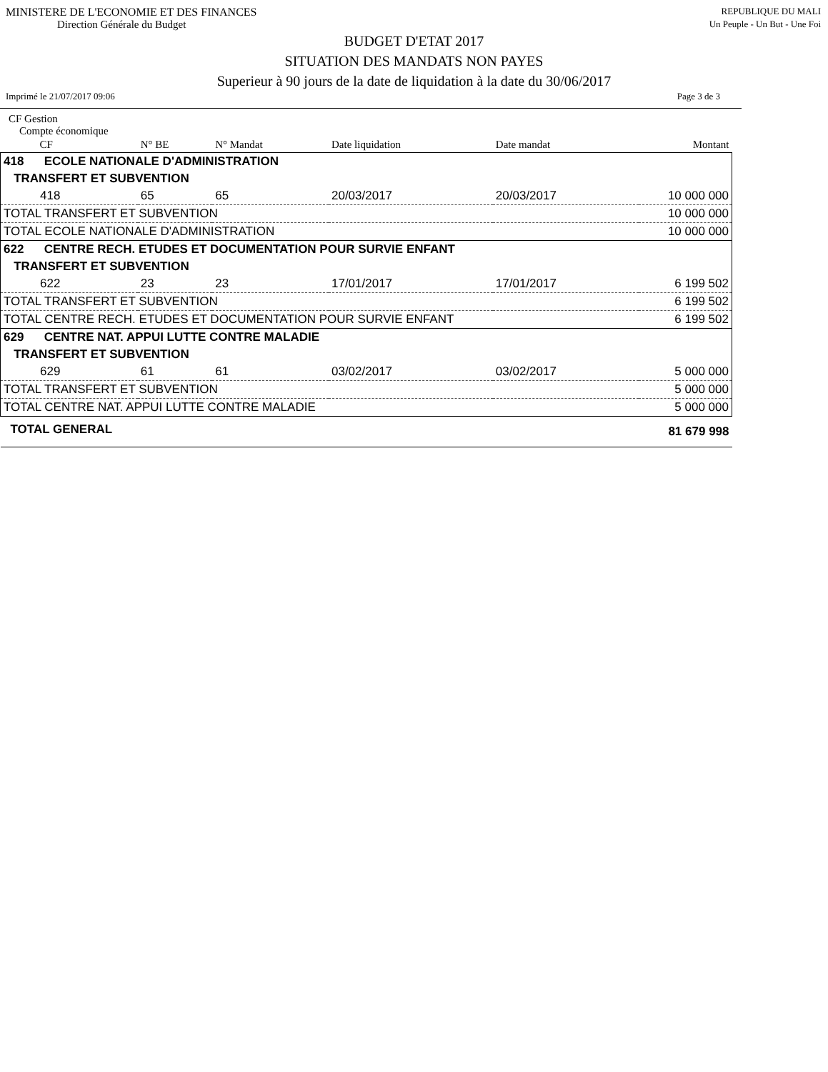MINISTERE DE L'ECONOMIE ET DES FINANCES REPUBLIQUE DU MALI
Direction Générale du Budget Un Peuple - Un But - Une Foi
BUDGET D'ETAT 2017
SITUATION DES MANDATS NON PAYES
Superieur à 90 jours de la date de liquidation à la date du 30/06/2017
Imprimé le 21/07/2017 09:06 Page 3 de 3
CF Gestion
Compte économique
| CF | N° BE | N° Mandat | Date liquidation | Date mandat | Montant |
| --- | --- | --- | --- | --- | --- |
| 418 ECOLE NATIONALE D'ADMINISTRATION | | | | | |
| TRANSFERT ET SUBVENTION | | | | | |
| 418 | 65 | 65 | 20/03/2017 | 20/03/2017 | 10 000 000 |
| TOTAL TRANSFERT ET SUBVENTION | | | | | 10 000 000 |
| TOTAL ECOLE NATIONALE D'ADMINISTRATION | | | | | 10 000 000 |
| 622 CENTRE RECH. ETUDES ET DOCUMENTATION POUR SURVIE ENFANT | | | | | |
| TRANSFERT ET SUBVENTION | | | | | |
| 622 | 23 | 23 | 17/01/2017 | 17/01/2017 | 6 199 502 |
| TOTAL TRANSFERT ET SUBVENTION | | | | | 6 199 502 |
| TOTAL CENTRE RECH. ETUDES ET DOCUMENTATION POUR SURVIE ENFANT | | | | | 6 199 502 |
| 629 CENTRE NAT. APPUI LUTTE CONTRE MALADIE | | | | | |
| TRANSFERT ET SUBVENTION | | | | | |
| 629 | 61 | 61 | 03/02/2017 | 03/02/2017 | 5 000 000 |
| TOTAL TRANSFERT ET SUBVENTION | | | | | 5 000 000 |
| TOTAL CENTRE NAT. APPUI LUTTE CONTRE MALADIE | | | | | 5 000 000 |
| TOTAL GENERAL | | | | | 81 679 998 |